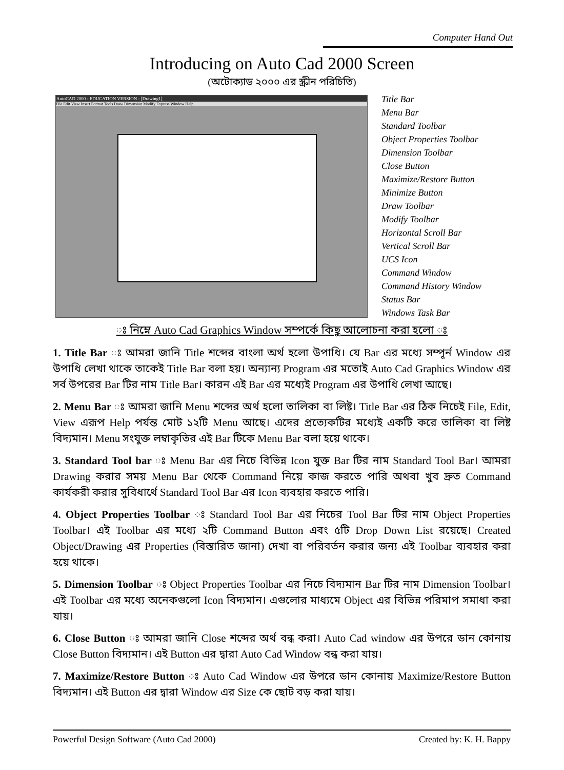Computer Hand Out
Introducing on Auto Cad 2000 Screen
(অটোক্যাড ২০০০ এর স্ক্রীন পরিচিতি)
AutoCAD 2000 - EDUCATION VERSION - [Drawing1]
File Edit View Insert Format Tools Draw Dimension Modify Express Window Help
Title Bar
Menu Bar
Standard Toolbar
Object Properties Toolbar
Dimension Toolbar
Close Button
Maximize/Restore Button
Minimize Button
Draw Toolbar
Modify Toolbar
Horizontal Scroll Bar
Vertical Scroll Bar
UCS Icon
Command Window
Command History Window
Status Bar
Windows Task Bar
ঃ নিম্নে Auto Cad Graphics Window সম্পর্কে কিছু আলোচনা করা হলো ঃ
1. Title Bar ঃ আমরা জানি Title শব্দের বাংলা অর্থ হলো উপাধি। যে Bar এর মধ্যে সম্পূর্ন Window এর উপাধি লেখা থাকে তাকেই Title Bar বলা হয়। অন্যান্য Program এর মতোই Auto Cad Graphics Window এর সর্ব উপরের Bar টির নাম Title Bar। কারন এই Bar এর মধ্যেই Program এর উপাধি লেখা আছে।
2. Menu Bar ঃ আমরা জানি Menu শব্দের অর্থ হলো তালিকা বা লিষ্ট। Title Bar এর ঠিক নিচেই File, Edit, View এরূপ Help পর্যন্ত মোট ১২টি Menu আছে। এদের প্রত্যেকটির মধ্যেই একটি করে তালিকা বা লিষ্ট বিদ্যমান। Menu সংযুক্ত লম্বাকৃতির এই Bar টিকে Menu Bar বলা হয়ে থাকে।
3. Standard Tool bar ঃ Menu Bar এর নিচে বিভিন্ন Icon যুক্ত Bar টির নাম Standard Tool Bar। আমরা Drawing করার সময় Menu Bar থেকে Command নিয়ে কাজ করতে পারি অথবা খুব দ্রুত Command কার্যকরী করার সুবিধার্থে Standard Tool Bar এর Icon ব্যবহার করতে পারি।
4. Object Properties Toolbar ঃ Standard Tool Bar এর নিচের Tool Bar টির নাম Object Properties Toolbar। এই Toolbar এর মধ্যে ২টি Command Button এবং ৫টি Drop Down List রয়েছে। Created Object/Drawing এর Properties (বিস্তারিত জানা) দেখা বা পরিবর্তন করার জন্য এই Toolbar ব্যবহার করা হয়ে থাকে।
5. Dimension Toolbar ঃ Object Properties Toolbar এর নিচে বিদ্যমান Bar টির নাম Dimension Toolbar। এই Toolbar এর মধ্যে অনেকগুলো Icon বিদ্যমান। এগুলোর মাধ্যমে Object এর বিভিন্ন পরিমাপ সমাধা করা যায়।
6. Close Button ঃ আমরা জানি Close শব্দের অর্থ বন্ধ করা। Auto Cad window এর উপরে ডান কোনায় Close Button বিদ্যমান। এই Button এর দ্বারা Auto Cad Window বন্ধ করা যায়।
7. Maximize/Restore Button ঃ Auto Cad Window এর উপরে ডান কোনায় Maximize/Restore Button বিদ্যমান। এই Button এর দ্বারা Window এর Size কে ছোট বড় করা যায়।
Powerful Design Software (Auto Cad 2000) Created by: K. H. Bappy